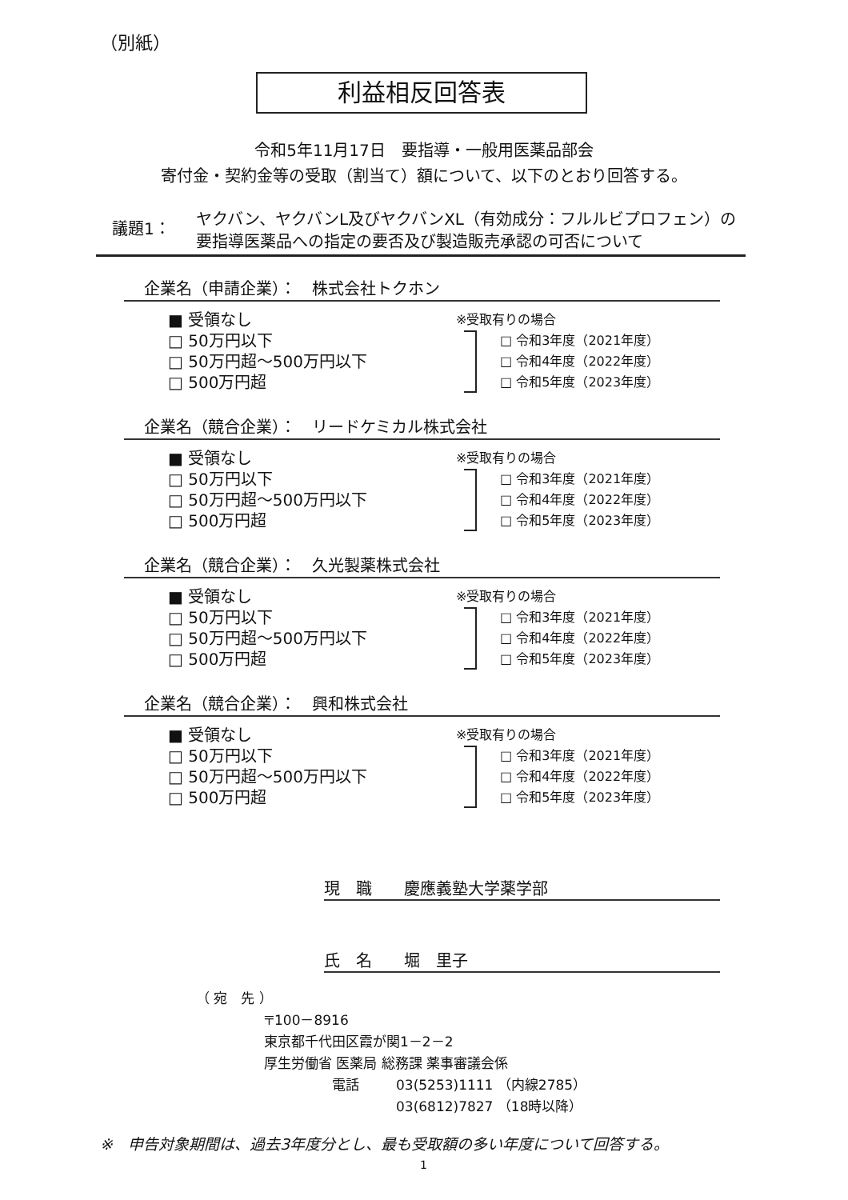（別紙）
利益相反回答表
令和5年11月17日　要指導・一般用医薬品部会
寄付金・契約金等の受取（割当て）額について、以下のとおり回答する。
議題1：
ヤクバン、ヤクバンL及びヤクバンXL（有効成分：フルルビプロフェン）の
要指導医薬品への指定の要否及び製造販売承認の可否について
企業名（申請企業）：　株式会社トクホン
■ 受領なし
□ 50万円以下
□ 50万円超～500万円以下
□ 500万円超
※受取有りの場合
□ 令和3年度（2021年度）
□ 令和4年度（2022年度）
□ 令和5年度（2023年度）
企業名（競合企業）：　リードケミカル株式会社
■ 受領なし
□ 50万円以下
□ 50万円超～500万円以下
□ 500万円超
※受取有りの場合
□ 令和3年度（2021年度）
□ 令和4年度（2022年度）
□ 令和5年度（2023年度）
企業名（競合企業）：　久光製薬株式会社
■ 受領なし
□ 50万円以下
□ 50万円超～500万円以下
□ 500万円超
※受取有りの場合
□ 令和3年度（2021年度）
□ 令和4年度（2022年度）
□ 令和5年度（2023年度）
企業名（競合企業）：　興和株式会社
■ 受領なし
□ 50万円以下
□ 50万円超～500万円以下
□ 500万円超
※受取有りの場合
□ 令和3年度（2021年度）
□ 令和4年度（2022年度）
□ 令和5年度（2023年度）
現　職　　慶應義塾大学薬学部
氏　名　　堀　里子
（ 宛　先 ）
〒100－8916
東京都千代田区霞が関1－2－2
厚生労働省 医薬局 総務課 薬事審議会係
電話 03(5253)1111 （内線2785）
03(6812)7827 （18時以降）
※　申告対象期間は、過去3年度分とし、最も受取額の多い年度について回答する。
1